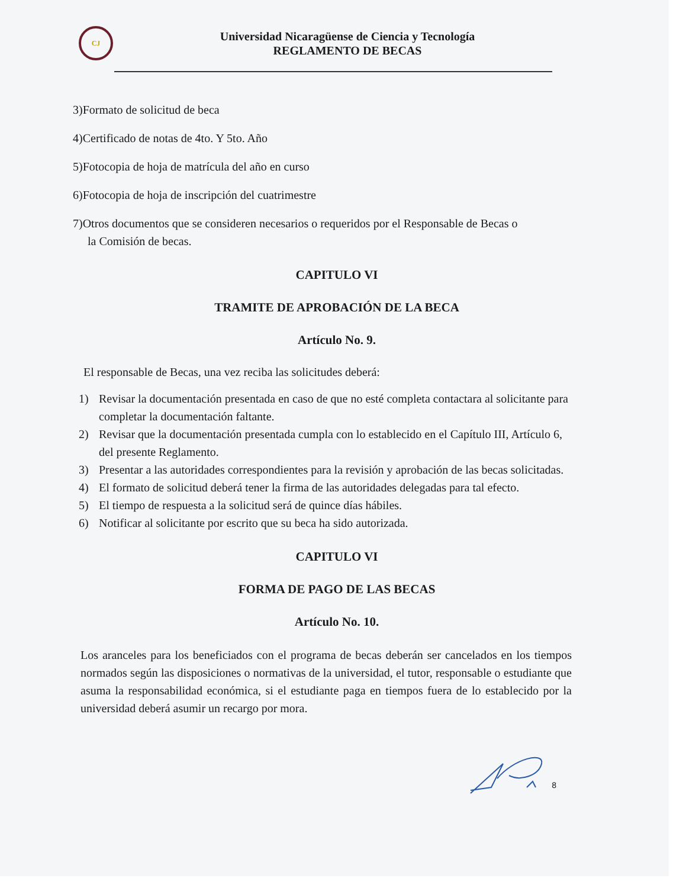CJ
Universidad Nicaragüense de Ciencia y Tecnología
REGLAMENTO DE BECAS
3)Formato de solicitud de beca
4)Certificado de notas de 4to. Y 5to. Año
5)Fotocopia de hoja de matrícula del año en curso
6)Fotocopia de hoja de inscripción del cuatrimestre
7)Otros documentos que se consideren necesarios o requeridos por el Responsable de Becas o
la Comisión de becas.
CAPITULO VI
TRAMITE DE APROBACIÓN DE LA BECA
Artículo No. 9.
El responsable de Becas, una vez reciba las solicitudes deberá:
1) Revisar la documentación presentada en caso de que no esté completa contactara al solicitante para completar la documentación faltante.
2) Revisar que la documentación presentada cumpla con lo establecido en el Capítulo III, Artículo 6, del presente Reglamento.
3) Presentar a las autoridades correspondientes para la revisión y aprobación de las becas solicitadas.
4) El formato de solicitud deberá tener la firma de las autoridades delegadas para tal efecto.
5) El tiempo de respuesta a la solicitud será de quince días hábiles.
6) Notificar al solicitante por escrito que su beca ha sido autorizada.
CAPITULO VI
FORMA DE PAGO DE LAS BECAS
Artículo No. 10.
Los aranceles para los beneficiados con el programa de becas deberán ser cancelados en los tiempos normados según las disposiciones o normativas de la universidad, el tutor, responsable o estudiante que asuma la responsabilidad económica, si el estudiante paga en tiempos fuera de lo establecido por la universidad deberá asumir un recargo por mora.
8